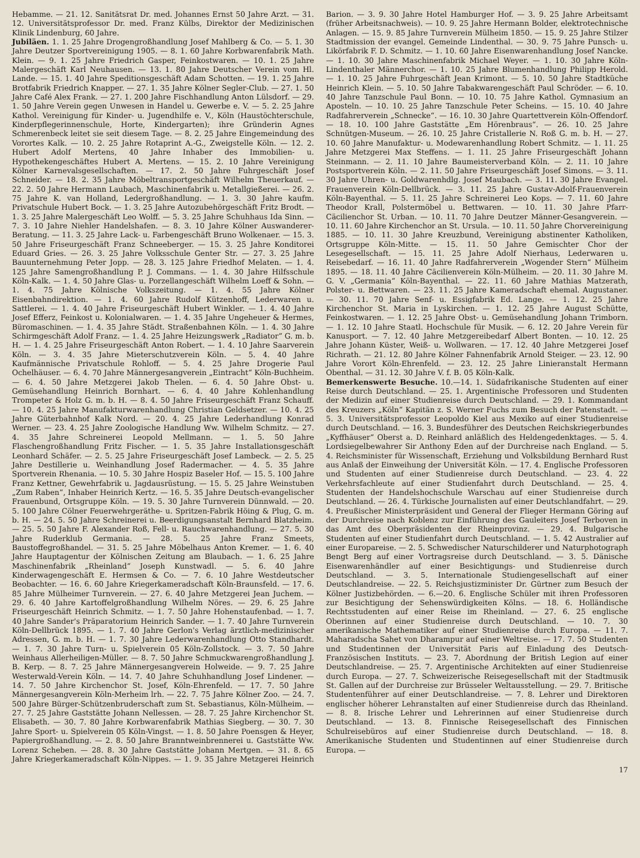Hebamme. — 21. 12. Sanitätsrat Dr. med. Johannes Ernst 50 Jahre Arzt. — 31. 12. Universitätsprofessor Dr. med. Franz Külbs, Direktor der Medizinischen Klinik Lindenburg, 60 Jahre.
Jubiläen. 1. 1. 25 Jahre Drogengroßhandlung Josef Mahlberg & Co. — 5. 1. 30 Jahre Deutzer Sportvereinigung 1905. — 8. 1. 60 Jahre Korbwarenfabrik Math. Klein. — 9. 1. 25 Jahre Friedrich Gasper, Feinkostwaren. — 10. 1. 25 Jahre Malergeschäft Karl Neuhausen. — 13. 1. 80 Jahre Deutscher Verein vom Hl. Lande. — 15. 1. 40 Jahre Speditionsgeschäft Adam Schotten. — 19. 1. 25 Jahre Brotfabrik Friedrich Knapper. — 27. 1. 35 Jahre Kölner Segler-Club. — 27. 1. 50 Jahre Café Alex Frank. — 27. 1. 200 Jahre Fischhandlung Anton Lülsdorf. — 29. 1. 50 Jahre Verein gegen Unwesen in Handel u. Gewerbe e. V. — 5. 2. 25 Jahre Kathol. Vereinigung für Kinder- u. Jugendhilfe e. V., Köln (Haustöchterschule, Kinderpflegerinnenschule, Horte, Kindergarten); ihre Gründerin Agnes Schmerenbeck leitet sie seit diesem Tage. — 8. 2. 25 Jahre Eingemeindung des Vorortes Kalk. — 10. 2. 25 Jahre Rotaprint A.-G., Zweigstelle Köln. — 12. 2. Hubert Adolf Mertens, 40 Jahre Inhaber des Immobilien- u. Hypothekengeschäftes Hubert A. Mertens. — 15. 2. 10 Jahre Vereinigung Kölner Karnevalsgesellschaften. — 17. 2. 50 Jahre Fuhrgeschäft Josef Schneider. — 18. 2. 35 Jahre Möbeltransportgeschäft Wilhelm Theuerkauf. — 22. 2. 50 Jahre Hermann Laubach, Maschinenfabrik u. Metallgießerei. — 26. 2. 75 Jahre K. van Holland, Ledergroßhandlung. — 1. 3. 30 Jahre kaufm. Privatschule Hubert Bock. — 1. 3. 25 Jahre Autozubehörgeschäft Fritz Brodt. — 1. 3. 25 Jahre Malergeschäft Leo Wolff. — 5. 3. 25 Jahre Schuhhaus Ida Sinn. — 7. 3. 10 Jahre Niehler Handelshafen. — 8. 3. 10 Jahre Kölner Auswanderer-Beratung. — 11. 3. 25 Jahre Lack- u. Farbengeschäft Bruno Wolkenaer. — 15. 3. 50 Jahre Friseurgeschäft Franz Schneeberger. — 15. 3. 25 Jahre Konditorei Eduard Gries. — 26. 3. 25 Jahre Volksschule Genter Str. — 27. 3. 25 Jahre Bauunternehmung Peter Jopp. — 28. 3. 125 Jahre Friedhof Melaten. — 1. 4. 125 Jahre Samengroßhandlung P. J. Commans. — 1. 4. 30 Jahre Hilfsschule Köln-Kalk. — 1. 4. 50 Jahre Glas- u. Porzellangeschäft Wilhelm Loeff & Sohn. — 1. 4. 75 Jahre Kölnische Volkszeitung. — 1. 4. 55 Jahre Kölner Eisenbahndirektion. — 1. 4. 60 Jahre Rudolf Kützenhoff, Lederwaren u. Sattlerei. — 1. 4. 40 Jahre Friseurgeschäft Hubert Winkler. — 1. 4. 40 Jahre Josef Efferz, Feinkost u. Kolonialwaren. — 1. 4. 35 Jahre Ungeheuer & Hermes, Büromaschinen. — 1. 4. 35 Jahre Städt. Straßenbahnen Köln. — 1. 4. 30 Jahre Schirmgeschäft Adolf Franz. — 1. 4. 25 Jahre Heizungswerk „Radiator“ G. m. b. H. — 1. 4. 25 Jahre Friseurgeschäft Anton Robert. — 1. 4. 10 Jahre Saarverein Köln. — 3. 4. 35 Jahre Mieterschutzverein Köln. — 5. 4. 40 Jahre Kaufmännische Privatschule Rohloff. — 5. 4. 25 Jahre Drogerie Paul Ochelhäuser. — 6. 4. 70 Jahre Männergesangverein „Eintracht“ Köln-Buchheim. — 6. 4. 50 Jahre Metzgerei Jakob Thelen. — 6. 4. 50 Jahre Obst- u. Gemüsehandlung Heinrich Bornhart. — 6. 4. 40 Jahre Kohlenhandlung Trompeter & Holz G. m. b. H. — 8. 4. 50 Jahre Friseurgeschäft Franz Schauff. — 10. 4. 25 Jahre Manufakturwarenhandlung Christian Geldsetzer. — 10. 4. 25 Jahre Güterbahnhof Kalk Nord. — 20. 4. 25 Jahre Lederhandlung Konrad Werner. — 23. 4. 25 Jahre Zoologische Handlung Ww. Wilhelm Schmitz. — 27. 4. 35 Jahre Schreinerei Leopold Mellmann. — 1. 5. 50 Jahre Flaschengroßhandlung Fritz Fischer. — 1. 5. 35 Jahre Installationsgeschäft Leonhard Schäfer. — 2. 5. 25 Jahre Friseurgeschäft Josef Lambeck. — 2. 5. 25 Jahre Destillerie u. Weinhandlung Josef Radermacher. — 4. 5. 35 Jahre Sportverein Rhenania. — 10. 5. 30 Jahre Hospiz Baseler Hof. — 15. 5. 100 Jahre Franz Kettner, Gewehrfabrik u. Jagdausrüstung. — 15. 5. 25 Jahre Weinstuben „Zum Raben“, Inhaber Heinrich Kertz. — 16. 5. 35 Jahre Deutsch-evangelischer Frauenbund, Ortsgruppe Köln. — 19. 5. 30 Jahre Turnverein Dünnwald. — 20. 5. 100 Jahre Cölner Feuerwehrgeräthe- u. Spritzen-Fabrik Höing & Plug, G. m. b. H. — 24. 5. 50 Jahre Schreinerei u. Beerdigungsanstalt Bernhard Blatzheim. — 25. 5. 50 Jahre F. Alexander Roß, Fell- u. Rauchwarenhandlung. — 27. 5. 30 Jahre Ruderklub Germania. — 28. 5. 25 Jahre Franz Smeets, Baustoffegroßhandel. — 31. 5. 25 Jahre Möbelhaus Anton Kremer. — 1. 6. 40 Jahre Hauptagentur der Kölnischen Zeitung am Blaubach. — 1. 6. 25 Jahre Maschinenfabrik „Rheinland“ Joseph Kunstwadl. — 5. 6. 40 Jahre Kinderwagengeschäft E. Hermsen & Co. — 7. 6. 10 Jahre Westdeutscher Beobachter. — 16. 6. 60 Jahre Kriegerkameradschaft Köln-Braunsfeld. — 17. 6. 85 Jahre Mülheimer Turnverein. — 27. 6. 40 Jahre Metzgerei Jean Juchem. — 29. 6. 40 Jahre Kartoffelgroßhandlung Wilhelm Nöres. — 29. 6. 25 Jahre Friseurgeschäft Heinrich Schmitz. — 1. 7. 50 Jahre Hohenstaufenbad. — 1. 7. 40 Jahre Sander's Präparatorium Heinrich Sander. — 1. 7. 40 Jahre Turnverein Köln-Dellbrück 1895. — 1. 7. 40 Jahre Gerlon's Verlag ärztlich-medizinischer Adressen, G. m. b. H. — 1. 7. 30 Jahre Lederwarenhandlung Otto Standhardt. — 1. 7. 30 Jahre Turn- u. Spielverein 05 Köln-Zollstock. — 3. 7. 50 Jahre Weinhaus Allerheiligen-Müller. — 8. 7. 50 Jahre Schmuckwarengroßhandlung J. B. Kerp. — 8. 7. 25 Jahre Männergesangverein Holweide. — 9. 7. 25 Jahre Westerwald-Verein Köln. — 14. 7. 40 Jahre Schuhhandlung Josef Lindener. — 14. 7. 50 Jahre Kirchenchor St. Josef, Köln-Ehrenfeld. — 17. 7. 50 Jahre Männergesangverein Köln-Merheim lrh. — 22. 7. 75 Jahre Kölner Zoo. — 24. 7. 500 Jahre Bürger-Schützenbruderschaft zum St. Sebastianus, Köln-Mülheim. — 27. 7. 25 Jahre Gaststätte Johann Nellessen. — 28. 7. 25 Jahre Kirchenchor St. Elisabeth. — 30. 7. 80 Jahre Korbwarenfabrik Mathias Siegberg. — 30. 7. 30 Jahre Sport- u. Spielverein 05 Köln-Vingst. — 1. 8. 50 Jahre Poensgen & Heyer, Papiergroßhandlung. — 2. 8. 50 Jahre Branntweinbrennerei u. Gaststätte Ww. Lorenz Scheben. — 28. 8. 30 Jahre Gaststätte Johann Mertgen. — 31. 8. 65 Jahre Kriegerkameradschaft Köln-Nippes. — 1. 9. 35 Jahre Metzgerei Heinrich Barion. — 3. 9. 30 Jahre Hotel Hamburger Hof. — 3. 9. 25 Jahre Arbeitsamt (früher Arbeitsnachweis). — 10. 9. 25 Jahre Hermann Bolder, elektrotechnische Anlagen. — 15. 9. 85 Jahre Turnverein Mülheim 1850. — 15. 9. 25 Jahre Stilzer Stadtmission der evangel. Gemeinde Lindenthal. — 30. 9. 75 Jahre Punsch- u. Likörfabrik F. D. Schmitz. — 1. 10. 60 Jahre Eisenwarenhandlung Josef Nancke. — 1. 10. 30 Jahre Maschinenfabrik Michael Weyer. — 1. 10. 30 Jahre Köln-Lindenthaler Männerchor. — 1. 10. 25 Jahre Blumenhandlung Philipp Herold. — 1. 10. 25 Jahre Fuhrgeschäft Jean Krimont. — 5. 10. 50 Jahre Stadtküche Heinrich Klein. — 5. 10. 50 Jahre Tabakwarengeschäft Paul Schröder. — 6. 10. 40 Jahre Tanzschule Paul Bonn. — 10. 10. 75 Jahre Kathol. Gymnasium an Aposteln. — 10. 10. 25 Jahre Tanzschule Peter Scheins. — 15. 10. 40 Jahre Radfahrerverein „Schnecke“. — 16. 10. 30 Jahre Quartettverein Köln-Offendorf. — 18. 10. 100 Jahre Gaststätte „Em Hörenbraus“. — 26. 10. 25 Jahre Schnütgen-Museum. — 26. 10. 25 Jahre Cristallerie N. Roß G. m. b. H. — 27. 10. 60 Jahre Manufaktur- u. Modewarenhandlung Robert Schmitz. — 1. 11. 25 Jahre Metzgerei Max Steffens. — 1. 11. 25 Jahre Friseurgeschäft Johann Steinmann. — 2. 11. 10 Jahre Baumeisterverband Köln. — 2. 11. 10 Jahre Postsportverein Köln. — 2. 11. 50 Jahre Friseurgeschäft Josef Simons. — 3. 11. 30 Jahre Uhren- u. Goldwarenhdlg. Josef Maubach. — 3. 11. 30 Jahre Evangel. Frauenverein Köln-Dellbrück. — 3. 11. 25 Jahre Gustav-Adolf-Frauenverein Köln-Bayenthal. — 5. 11. 25 Jahre Schreinerei Leo Kops. — 7. 11. 60 Jahre Theodor Krall, Polstermöbel u. Bettwaren. — 10. 11. 30 Jahre Pfarr-Cäcilienchor St. Urban. — 10. 11. 70 Jahre Deutzer Männer-Gesangverein. — 10. 11. 60 Jahre Kirchenchor an St. Ursula. — 10. 11. 50 Jahre Chorvereinigung 1885. — 10. 11. 30 Jahre Kreuzbund, Vereinigung abstinenter Katholiken, Ortsgruppe Köln-Mitte. — 15. 11. 50 Jahre Gemischter Chor der Lesegesellschaft. — 15. 11. 25 Jahre Adolf Nierhaus, Lederwaren u. Reisebedarf. — 16. 11. 40 Jahre Radfahrerverein „Wogender Stern“ Mülheim 1895. — 18. 11. 40 Jahre Cäcilienverein Köln-Mülheim. — 20. 11. 30 Jahre M. G. V. „Germania“ Köln-Bayenthal. — 22. 11. 60 Jahre Mathias Matzerath, Polster- u. Bettwaren. — 23. 11. 25 Jahre Kameradschaft ehemal. Augustaner. — 30. 11. 70 Jahre Senf- u. Essigfabrik Ed. Lange. — 1. 12. 25 Jahre Kirchenchor St. Maria in Lyskirchen. — 1. 12. 25 Jahre August Schütte, Feinkostwaren. — 1. 12. 25 Jahre Obst- u. Gemüsehandlung Johann Trimborn. — 1. 12. 10 Jahre Staatl. Hochschule für Musik. — 6. 12. 20 Jahre Verein für Kanusport. — 7. 12. 40 Jahre Metzgereibedarf Albert Bonten. — 10. 12. 25 Jahre Johann Küster, Weiß- u. Wollwaren. — 17. 12. 40 Jahre Metzgerei Josef Richrath. — 21. 12. 80 Jahre Kölner Fahnenfabrik Arnold Steiger. — 23. 12. 90 Jahre Vorort Köln-Ehrenfeld. — 23. 12. 25 Jahre Linieranstalt Hermann Obenthal. — 31. 12. 30 Jahre V. f. B. 05 Köln-Kalk.
Bemerkenswerte Besuche. 10.—14. 1. Südafrikanische Studenten auf einer Reise durch Deutschland. — 25. 1. Argentinische Professoren und Studenten der Medizin auf einer Studienreise durch Deutschland. — 29. 1. Kommandant des Kreuzers „Köln“ Kapitän z. S. Werner Fuchs zum Besuch der Patenstadt. — 5. 3. Universitätsprofessor Leopoldo Kiel aus Mexiko auf einer Studienreise durch Deutschland. — 16. 3. Bundesführer des Deutschen Reichskriegerbundes „Kyffhäuser“ Oberst a. D. Reinhard anläßlich des Heldengedenktages. — 5. 4. Lordsiegelbewahrer Sir Anthony Eden auf der Durchreise nach England. — 5. 4. Reichsminister für Wissenschaft, Erziehung und Volksbildung Bernhard Rust aus Anlaß der Einweihung der Universität Köln. — 17. 4. Englische Professoren und Studenten auf einer Studienreise durch Deutschland. — 23. 4. 22 Verkehrsfachleute auf einer Studienfahrt durch Deutschland. — 25. 4. Studenten der Handelshochschule Warschau auf einer Studienreise durch Deutschland. — 26. 4. Türkische Journalisten auf einer Deutschlandfahrt. — 29. 4. Preußischer Ministerpräsident und General der Flieger Hermann Göring auf der Durchreise nach Koblenz zur Einführung des Gauleiters Josef Terboven in das Amt des Oberpräsidenten der Rheinprovinz. — 29. 4. Bulgarische Studenten auf einer Studienfahrt durch Deutschland. — 1. 5. 42 Australier auf einer Europareise. — 2. 5. Schwedischer Naturschilderer und Naturphotograph Bengt Berg auf einer Vortragsreise durch Deutschland. — 3. 5. Dänische Eisenwarenhändler auf einer Besichtigungs- und Studienreise durch Deutschland. — 3. 5. Internationale Studiengesellschaft auf einer Deutschlandreise. — 22. 5. Reichsjustizminister Dr. Gürtner zum Besuch der Kölner Justizbehörden. — 6.—20. 6. Englische Schüler mit ihren Professoren zur Besichtigung der Sehenswürdigkeiten Kölns. — 18. 6. Holländische Rechtsstudenten auf einer Reise im Rheinland. — 27. 6. 25 englische Oberinnen auf einer Studienreise durch Deutschland. — 10. 7. 30 amerikanische Mathematiker auf einer Studienreise durch Europa. — 11. 7. Maharadscha Sahet von Dharampur auf einer Weltreise. — 17. 7. 50 Studenten und Studentinnen der Universität Paris auf Einladung des Deutsch-Französischen Instituts. — 23. 7. Abordnung der British Legion auf einer Deutschlandreise. — 25. 7. Argentinische Architekten auf einer Studienreise durch Europa. — 27. 7. Schweizerische Reisegesellschaft mit der Stadtmusik St. Gallen auf der Durchreise zur Brüsseler Weltausstellung. — 29. 7. Britische Studentenführer auf einer Deutschlandreise. — 7. 8. Lehrer und Direktoren englischer höherer Lehranstalten auf einer Studienreise durch das Rheinland. — 8. 8. Irische Lehrer und Lehrerinnen auf einer Studienreise durch Deutschland. — 13. 8. Finnische Reisegesellschaft des Finnischen Schulreisebüros auf einer Studienreise durch Deutschland. — 18. 8. Amerikanische Studenten und Studentinnen auf einer Studienreise durch Europa. —
17